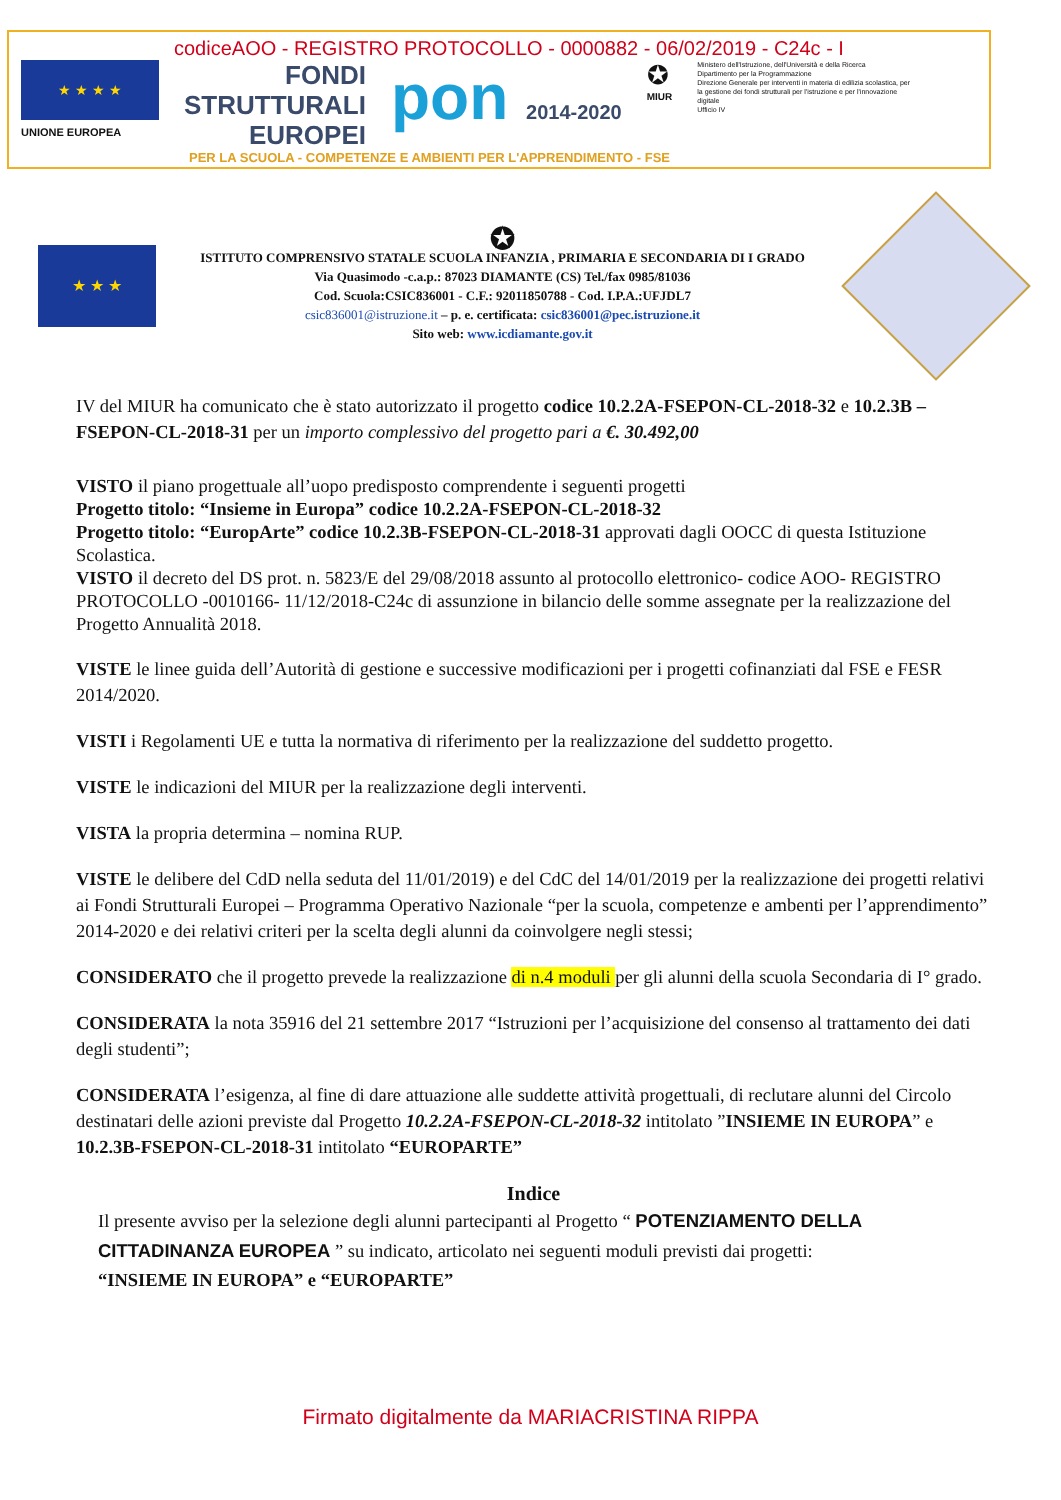codiceAOO - REGISTRO PROTOCOLLO - 0000882 - 06/02/2019 - C24c - I
★ ★ ★ ★
UNIONE EUROPEA
FONDI
STRUTTURALI
EUROPEI
pon 2014-2020
✪
MIUR
Ministero dell'Istruzione, dell'Università e della Ricerca
Dipartimento per la Programmazione
Direzione Generale per interventi in materia di edilizia scolastica, per la gestione dei fondi strutturali per l'istruzione e per l'innovazione digitale
Ufficio IV
PER LA SCUOLA - COMPETENZE E AMBIENTI PER L'APPRENDIMENTO - FSE
★ ★ ★
✪
ISTITUTO COMPRENSIVO STATALE SCUOLA INFANZIA , PRIMARIA E SECONDARIA DI I GRADO
Via Quasimodo -c.a.p.: 87023 DIAMANTE (CS) Tel./fax 0985/81036
Cod. Scuola:CSIC836001 - C.F.: 92011850788 - Cod. I.P.A.:UFJDL7
csic836001@istruzione.it – p. e. certificata: csic836001@pec.istruzione.it
Sito web: www.icdiamante.gov.it
IV del MIUR ha comunicato che è stato autorizzato il progetto codice 10.2.2A-FSEPON-CL-2018-32 e 10.2.3B – FSEPON-CL-2018-31 per un importo complessivo del progetto pari a €. 30.492,00
VISTO il piano progettuale all’uopo predisposto comprendente i seguenti progetti
Progetto titolo: “Insieme in Europa” codice 10.2.2A-FSEPON-CL-2018-32
Progetto titolo: “EuropArte” codice 10.2.3B-FSEPON-CL-2018-31 approvati dagli OOCC di questa Istituzione Scolastica.
VISTO il decreto del DS prot. n. 5823/E del 29/08/2018 assunto al protocollo elettronico- codice AOO- REGISTRO PROTOCOLLO -0010166- 11/12/2018-C24c di assunzione in bilancio delle somme assegnate per la realizzazione del Progetto Annualità 2018.
VISTE le linee guida dell’Autorità di gestione e successive modificazioni per i progetti cofinanziati dal FSE e FESR 2014/2020.
VISTI i Regolamenti UE e tutta la normativa di riferimento per la realizzazione del suddetto progetto.
VISTE le indicazioni del MIUR per la realizzazione degli interventi.
VISTA la propria determina – nomina RUP.
VISTE le delibere del CdD nella seduta del 11/01/2019) e del CdC del 14/01/2019 per la realizzazione dei progetti relativi ai Fondi Strutturali Europei – Programma Operativo Nazionale “per la scuola, competenze e ambenti per l’apprendimento” 2014-2020 e dei relativi criteri per la scelta degli alunni da coinvolgere negli stessi;
CONSIDERATO che il progetto prevede la realizzazione di n.4 moduli per gli alunni della scuola Secondaria di I° grado.
CONSIDERATA la nota 35916 del 21 settembre 2017 “Istruzioni per l’acquisizione del consenso al trattamento dei dati degli studenti”;
CONSIDERATA l’esigenza, al fine di dare attuazione alle suddette attività progettuali, di reclutare alunni del Circolo destinatari delle azioni previste dal Progetto 10.2.2A-FSEPON-CL-2018-32 intitolato ”INSIEME IN EUROPA” e 10.2.3B-FSEPON-CL-2018-31 intitolato “EUROPARTE”
Indice
Il presente avviso per la selezione degli alunni partecipanti al Progetto “ POTENZIAMENTO DELLA CITTADINANZA EUROPEA ” su indicato, articolato nei seguenti moduli previsti dai progetti:
“INSIEME IN EUROPA” e “EUROPARTE”
Firmato digitalmente da MARIACRISTINA RIPPA